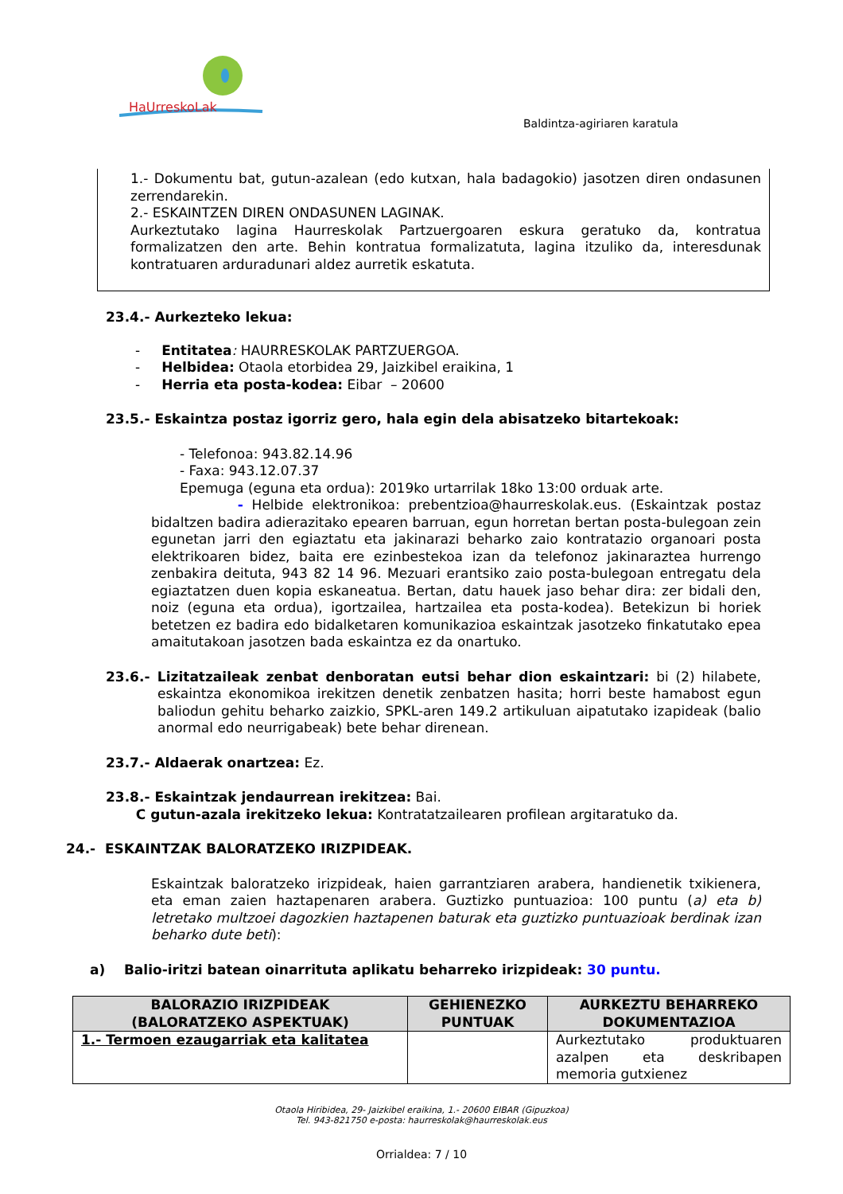HaUrreskoLak
Baldintza-agiriaren karatula
1.- Dokumentu bat, gutun-azalean (edo kutxan, hala badagokio) jasotzen diren ondasunen zerrendarekin.
2.- ESKAINTZEN DIREN ONDASUNEN LAGINAK.
Aurkeztutako lagina Haurreskolak Partzuergoaren eskura geratuko da, kontratua formalizatzen den arte. Behin kontratua formalizatuta, lagina itzuliko da, interesdunak kontratuaren arduradunari aldez aurretik eskatuta.
23.4.- Aurkezteko lekua:
- Entitatea: HAURRESKOLAK PARTZUERGOA.
- Helbidea: Otaola etorbidea 29, Jaizkibel eraikina, 1
- Herria eta posta-kodea: Eibar – 20600
23.5.- Eskaintza postaz igorriz gero, hala egin dela abisatzeko bitartekoak:
- Telefonoa: 943.82.14.96
- Faxa: 943.12.07.37
Epemuga (eguna eta ordua): 2019ko urtarrilak 18ko 13:00 orduak arte.
- Helbide elektronikoa: prebentzioa@haurreskolak.eus. (Eskaintzak postaz bidaltzen badira adierazitako epearen barruan, egun horretan bertan posta-bulegoan zein egunetan jarri den egiaztatu eta jakinarazi beharko zaio kontratazio organoari posta elektrikoaren bidez, baita ere ezinbestekoa izan da telefonoz jakinaraztea hurrengo zenbakira deituta, 943 82 14 96. Mezuari erantsiko zaio posta-bulegoan entregatu dela egiaztatzen duen kopia eskaneatua. Bertan, datu hauek jaso behar dira: zer bidali den, noiz (eguna eta ordua), igortzailea, hartzailea eta posta-kodea). Betekizun bi horiek betetzen ez badira edo bidalketaren komunikazioa eskaintzak jasotzeko finkatutako epea amaitutakoan jasotzen bada eskaintza ez da onartuko.
23.6.- Lizitatzaileak zenbat denboratan eutsi behar dion eskaintzari: bi (2) hilabete, eskaintza ekonomikoa irekitzen denetik zenbatzen hasita; horri beste hamabost egun baliodun gehitu beharko zaizkio, SPKL-aren 149.2 artikuluan aipatutako izapideak (balio anormal edo neurrigabeak) bete behar direnean.
23.7.- Aldaerak onartzea: Ez.
23.8.- Eskaintzak jendaurrean irekitzea: Bai.
C gutun-azala irekitzeko lekua: Kontratatzailearen profilean argitaratuko da.
24.- ESKAINTZAK BALORATZEKO IRIZPIDEAK.
Eskaintzak baloratzeko irizpideak, haien garrantziaren arabera, handienetik txikienera, eta eman zaien haztapenaren arabera. Guztizko puntuazioa: 100 puntu (a) eta b) letretako multzoei dagozkien haztapenen baturak eta guztizko puntuazioak berdinak izan beharko dute beti):
a) Balio-iritzi batean oinarrituta aplikatu beharreko irizpideak: 30 puntu.
| BALORAZIO IRIZPIDEAK (BALORATZEKO ASPEKTUAK) | GEHIENEZKO PUNTUAK | AURKEZTU BEHARREKO DOKUMENTAZIOA |
| --- | --- | --- |
| 1.- Termoen ezaugarriak eta kalitatea | | Aurkeztutako produktuaren azalpen eta deskribapen memoria gutxienez |
Otaola Hiribidea, 29- Jaizkibel eraikina, 1.- 20600 EIBAR (Gipuzkoa)
Tel. 943-821750 e-posta: haurreskolak@haurreskolak.eus
Orrialdea: 7 / 10